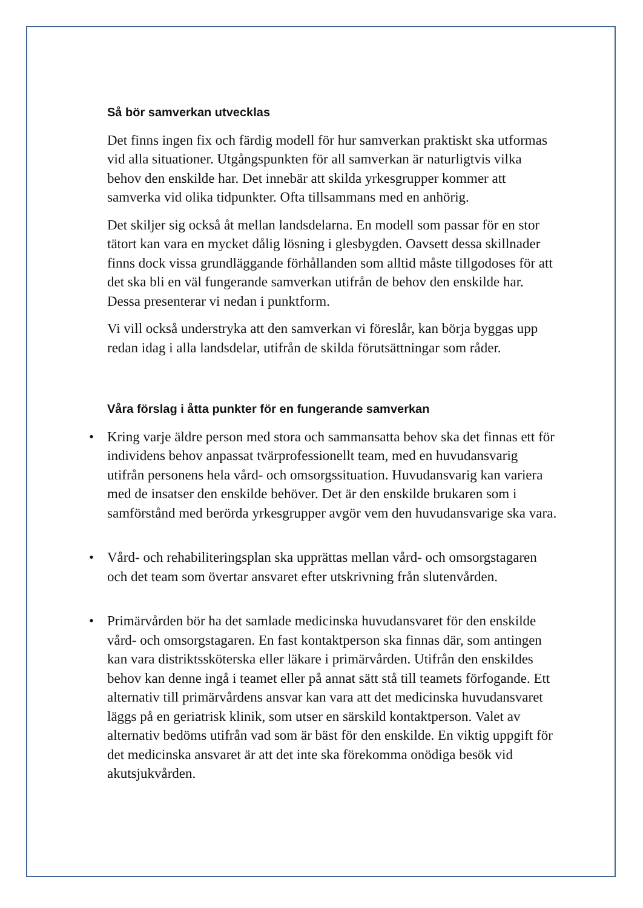Så bör samverkan utvecklas
Det finns ingen fix och färdig modell för hur samverkan praktiskt ska utformas vid alla situationer. Utgångspunkten för all samverkan är naturligtvis vilka behov den enskilde har. Det innebär att skilda yrkesgrupper kommer att samverka vid olika tidpunkter. Ofta tillsammans med en anhörig.
Det skiljer sig också åt mellan landsdelarna. En modell som passar för en stor tätort kan vara en mycket dålig lösning i glesbygden. Oavsett dessa skillnader finns dock vissa grundläggande förhållanden som alltid måste tillgodoses för att det ska bli en väl fungerande samverkan utifrån de behov den enskilde har. Dessa presenterar vi nedan i punktform.
Vi vill också understryka att den samverkan vi föreslår, kan börja byggas upp redan idag i alla landsdelar, utifrån de skilda förutsättningar som råder.
Våra förslag i åtta punkter för en fungerande samverkan
• Kring varje äldre person med stora och sammansatta behov ska det finnas ett för individens behov anpassat tvärprofessionellt team, med en huvudansvarig utifrån personens hela vård- och omsorgssituation. Huvudansvarig kan variera med de insatser den enskilde behöver. Det är den enskilde brukaren som i samförstånd med berörda yrkesgrupper avgör vem den huvudansvarige ska vara.
• Vård- och rehabiliteringsplan ska upprättas mellan vård- och omsorgstagaren och det team som övertar ansvaret efter utskrivning från slutenvården.
• Primärvården bör ha det samlade medicinska huvudansvaret för den enskilde vård- och omsorgstagaren. En fast kontaktperson ska finnas där, som antingen kan vara distriktssköterska eller läkare i primärvården. Utifrån den enskildes behov kan denne ingå i teamet eller på annat sätt stå till teamets förfogande. Ett alternativ till primärvårdens ansvar kan vara att det medicinska huvudansvaret läggs på en geriatrisk klinik, som utser en särskild kontaktperson. Valet av alternativ bedöms utifrån vad som är bäst för den enskilde. En viktig uppgift för det medicinska ansvaret är att det inte ska förekomma onödiga besök vid akutsjukvården.